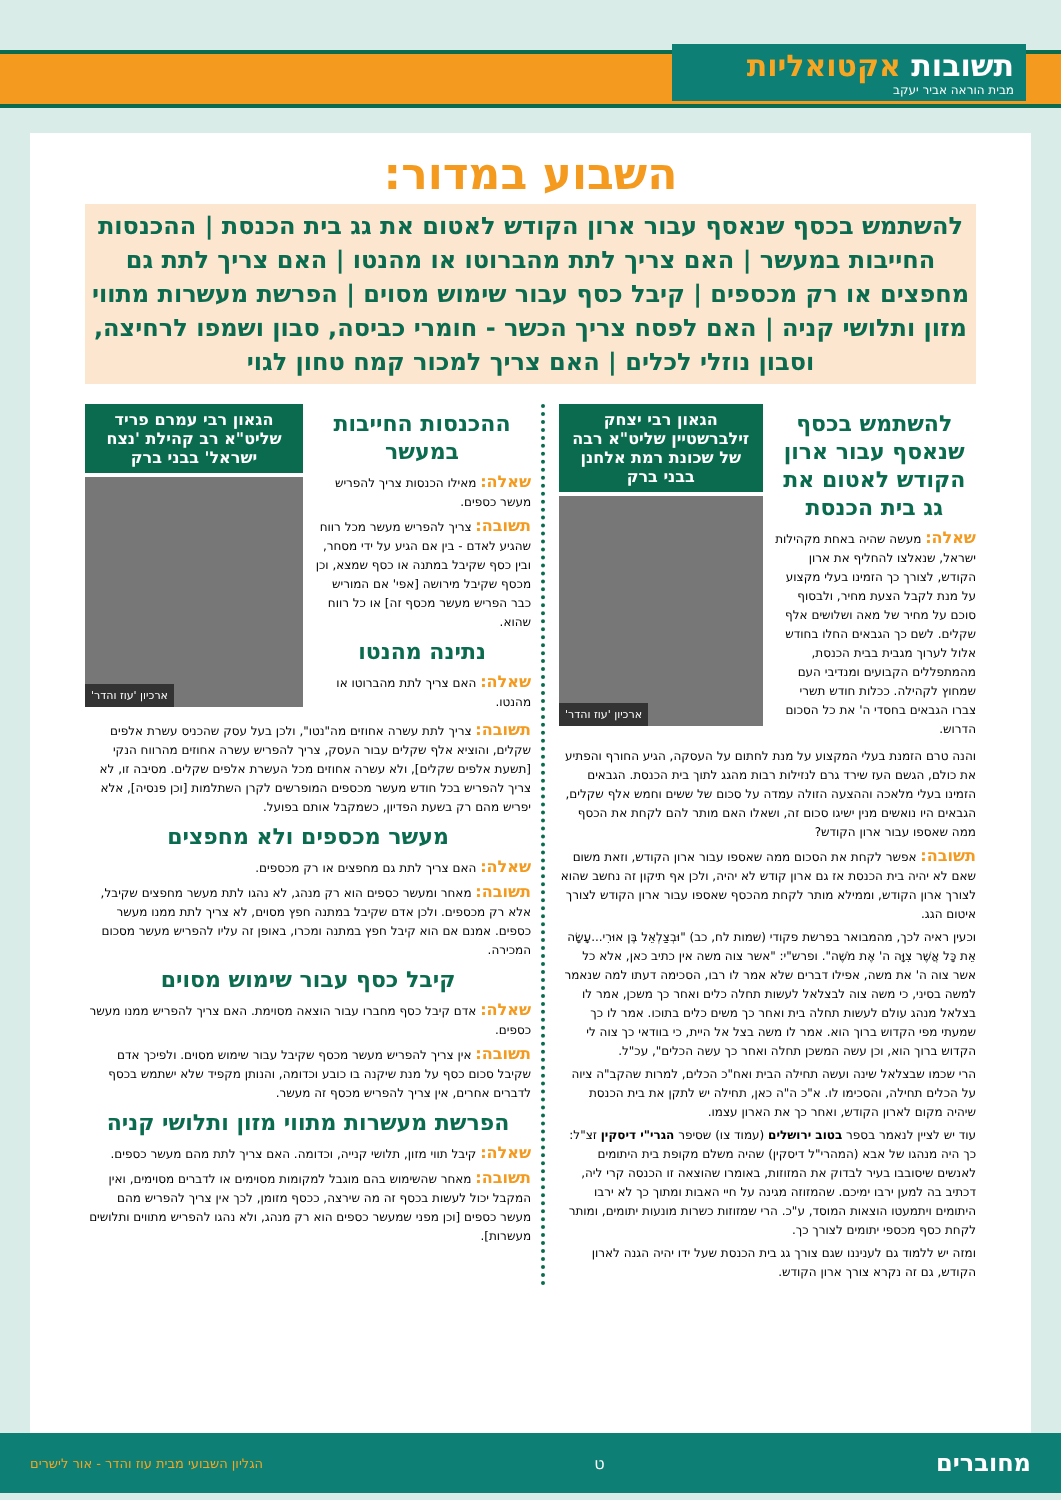תשובות אקטואליות
מבית הוראה אביר יעקב
השבוע במדור:
להשתמש בכסף שנאסף עבור ארון הקודש לאטום את גג בית הכנסת | ההכנסות החייבות במעשר | האם צריך לתת מהברוטו או מהנטו | האם צריך לתת גם מחפצים או רק מכספים | קיבל כסף עבור שימוש מסוים | הפרשת מעשרות מתווי מזון ותלושי קניה | האם לפסח צריך הכשר - חומרי כביסה, סבון ושמפו לרחיצה, וסבון נוזלי לכלים | האם צריך למכור קמח טחון לגוי
להשתמש בכסף שנאסף עבור ארון הקודש לאטום את גג בית הכנסת
שאלה: מעשה שהיה באחת מקהילות ישראל, שנאלצו להחליף את ארון הקודש, לצורך כך הזמינו בעלי מקצוע על מנת לקבל הצעת מחיר, ולבסוף סוכם על מחיר של מאה ושלושים אלף שקלים. לשם כך הגבאים החלו בחודש אלול לערוך מגבית בבית הכנסת, מהמתפללים הקבועים ומנדיבי העם שמחוץ לקהילה. ככלות חודש תשרי צברו הגבאים בחסדי ה' את כל הסכום הדרוש.
הגאון רבי יצחק זילברשטיין שליט"א רבה של שכונת רמת אלחנן בבני ברק
ארכיון 'עוז והדר'
והנה טרם הזמנת בעלי המקצוע על מנת לחתום על העסקה, הגיע החורף והפתיע את כולם, הגשם העז שירד גרם לנזילות רבות מהגג לתוך בית הכנסת. הגבאים הזמינו בעלי מלאכה וההצעה הזולה עמדה על סכום של ששים וחמש אלף שקלים, הגבאים היו נואשים מנין ישיגו סכום זה, ושאלו האם מותר להם לקחת את הכסף ממה שאספו עבור ארון הקודש?
תשובה: אפשר לקחת את הסכום ממה שאספו עבור ארון הקודש, וזאת משום שאם לא יהיה בית הכנסת אז גם ארון קודש לא יהיה, ולכן אף תיקון זה נחשב שהוא לצורך ארון הקודש, וממילא מותר לקחת מהכסף שאספו עבור ארון הקודש לצורך איטום הגג.
וכעין ראיה לכך, מהמבואר בפרשת פקודי (שמות לח, כב) "וּבְצַלְאֵל בֶּן אוּרִי...עָשָׂה אֵת כָּל אֲשֶׁר צִוָּה ה' אֶת מֹשֶׁה". ופרש"י: "אשר צוה משה אין כתיב כאן, אלא כל אשר צוה ה' את משה, אפילו דברים שלא אמר לו רבו, הסכימה דעתו למה שנאמר למשה בסיני, כי משה צוה לבצלאל לעשות תחלה כלים ואחר כך משכן, אמר לו בצלאל מנהג עולם לעשות תחלה בית ואחר כך משים כלים בתוכו. אמר לו כך שמעתי מפי הקדוש ברוך הוא. אמר לו משה בצל אל היית, כי בוודאי כך צוה לי הקדוש ברוך הוא, וכן עשה המשכן תחלה ואחר כך עשה הכלים", עכ"ל.
הרי שכמו שבצלאל שינה ועשה תחילה הבית ואח"כ הכלים, למרות שהקב"ה ציוה על הכלים תחילה, והסכימו לו. א"כ ה"ה כאן, תחילה יש לתקן את בית הכנסת שיהיה מקום לארון הקודש, ואחר כך את הארון עצמו.
עוד יש לציין לנאמר בספר בטוב ירושלים (עמוד צו) שסיפר הגרי"י דיסקין זצ"ל: כך היה מנהגו של אבא (המהרי"ל דיסקין) שהיה משלם מקופת בית היתומים לאנשים שיסובבו בעיר לבדוק את המזוזות, באומרו שהוצאה זו הכנסה קרי ליה, דכתיב בה למען ירבו ימיכם. שהמזוזה מגינה על חיי האבות ומתוך כך לא ירבו היתומים ויתמעטו הוצאות המוסד, ע"כ. הרי שמזוזות כשרות מונעות יתומים, ומותר לקחת כסף מכספי יתומים לצורך כך.
ומזה יש ללמוד גם לעניננו שגם צורך גג בית הכנסת שעל ידו יהיה הגנה לארון הקודש, גם זה נקרא צורך ארון הקודש.
ההכנסות החייבות במעשר
שאלה: מאילו הכנסות צריך להפריש מעשר כספים.
תשובה: צריך להפריש מעשר מכל רווח שהגיע לאדם - בין אם הגיע על ידי מסחר, ובין כסף שקיבל במתנה או כסף שמצא, וכן מכסף שקיבל מירושה [אפי' אם המוריש כבר הפריש מעשר מכסף זה] או כל רווח שהוא.
נתינה מהנטו
שאלה: האם צריך לתת מהברוטו או מהנטו.
הגאון רבי עמרם פריד שליט"א רב קהילת 'נצח ישראל' בבני ברק
ארכיון 'עוז והדר'
תשובה: צריך לתת עשרה אחוזים מה"נטו", ולכן בעל עסק שהכניס עשרת אלפים שקלים, והוציא אלף שקלים עבור העסק, צריך להפריש עשרה אחוזים מהרווח הנקי [תשעת אלפים שקלים], ולא עשרה אחוזים מכל העשרת אלפים שקלים. מסיבה זו, לא צריך להפריש בכל חודש מעשר מכספים המופרשים לקרן השתלמות [וכן פנסיה], אלא יפריש מהם רק בשעת הפדיון, כשמקבל אותם בפועל.
מעשר מכספים ולא מחפצים
שאלה: האם צריך לתת גם מחפצים או רק מכספים.
תשובה: מאחר ומעשר כספים הוא רק מנהג, לא נהגו לתת מעשר מחפצים שקיבל, אלא רק מכספים. ולכן אדם שקיבל במתנה חפץ מסוים, לא צריך לתת ממנו מעשר כספים. אמנם אם הוא קיבל חפץ במתנה ומכרו, באופן זה עליו להפריש מעשר מסכום המכירה.
קיבל כסף עבור שימוש מסוים
שאלה: אדם קיבל כסף מחברו עבור הוצאה מסוימת. האם צריך להפריש ממנו מעשר כספים.
תשובה: אין צריך להפריש מעשר מכסף שקיבל עבור שימוש מסוים. ולפיכך אדם שקיבל סכום כסף על מנת שיקנה בו כובע וכדומה, והנותן מקפיד שלא ישתמש בכסף לדברים אחרים, אין צריך להפריש מכסף זה מעשר.
הפרשת מעשרות מתווי מזון ותלושי קניה
שאלה: קיבל תווי מזון, תלושי קנייה, וכדומה. האם צריך לתת מהם מעשר כספים.
תשובה: מאחר שהשימוש בהם מוגבל למקומות מסוימים או לדברים מסוימים, ואין המקבל יכול לעשות בכסף זה מה שירצה, ככסף מזומן, לכך אין צריך להפריש מהם מעשר כספים [וכן מפני שמעשר כספים הוא רק מנהג, ולא נהגו להפריש מתווים ותלושים מעשרות].
מחוברים ט הגליון השבועי מבית עוז והדר - אור לישרים